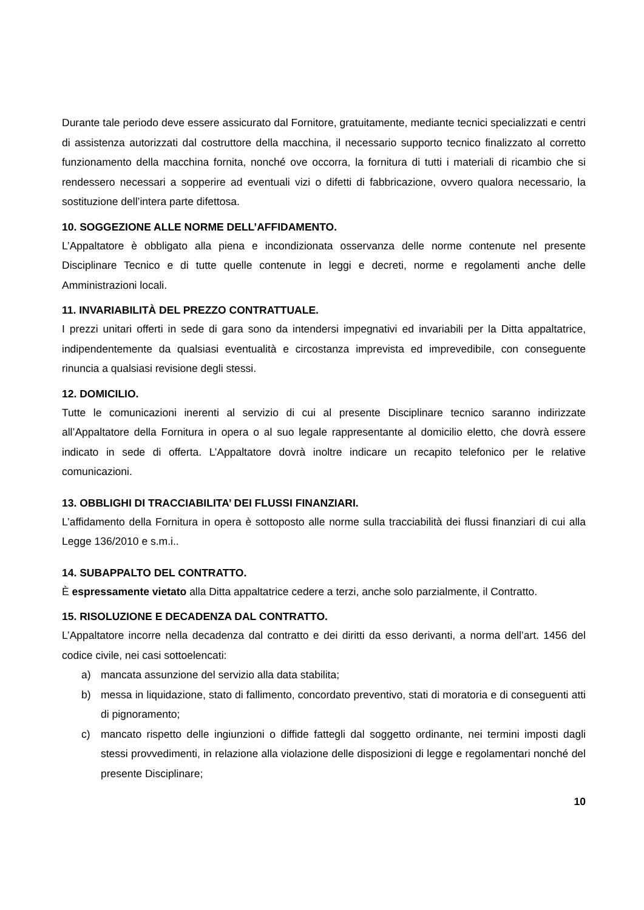Durante tale periodo deve essere assicurato dal Fornitore, gratuitamente, mediante tecnici specializzati e centri di assistenza autorizzati dal costruttore della macchina, il necessario supporto tecnico finalizzato al corretto funzionamento della macchina fornita, nonché ove occorra, la fornitura di tutti i materiali di ricambio che si rendessero necessari a sopperire ad eventuali vizi o difetti di fabbricazione, ovvero qualora necessario, la sostituzione dell’intera parte difettosa.
10. SOGGEZIONE ALLE NORME DELL’AFFIDAMENTO.
L’Appaltatore è obbligato alla piena e incondizionata osservanza delle norme contenute nel presente Disciplinare Tecnico e di tutte quelle contenute in leggi e decreti, norme e regolamenti anche delle Amministrazioni locali.
11. INVARIABILITÀ DEL PREZZO CONTRATTUALE.
I prezzi unitari offerti in sede di gara sono da intendersi impegnativi ed invariabili per la Ditta appaltatrice, indipendentemente da qualsiasi eventualità e circostanza imprevista ed imprevedibile, con conseguente rinuncia a qualsiasi revisione degli stessi.
12. DOMICILIO.
Tutte le comunicazioni inerenti al servizio di cui al presente Disciplinare tecnico saranno indirizzate all’Appaltatore della Fornitura in opera o al suo legale rappresentante al domicilio eletto, che dovrà essere indicato in sede di offerta. L’Appaltatore dovrà inoltre indicare un recapito telefonico per le relative comunicazioni.
13. OBBLIGHI DI TRACCIABILITA’ DEI FLUSSI FINANZIARI.
L’affidamento della Fornitura in opera è sottoposto alle norme sulla tracciabilità dei flussi finanziari di cui alla Legge 136/2010 e s.m.i..
14. SUBAPPALTO DEL CONTRATTO.
È espressamente vietato alla Ditta appaltatrice cedere a terzi, anche solo parzialmente, il Contratto.
15. RISOLUZIONE E DECADENZA DAL CONTRATTO.
L’Appaltatore incorre nella decadenza dal contratto e dei diritti da esso derivanti, a norma dell’art. 1456 del codice civile, nei casi sottoelencati:
a) mancata assunzione del servizio alla data stabilita;
b) messa in liquidazione, stato di fallimento, concordato preventivo, stati di moratoria e di conseguenti atti di pignoramento;
c) mancato rispetto delle ingiunzioni o diffide fattegli dal soggetto ordinante, nei termini imposti dagli stessi provvedimenti, in relazione alla violazione delle disposizioni di legge e regolamentari nonché del presente Disciplinare;
10